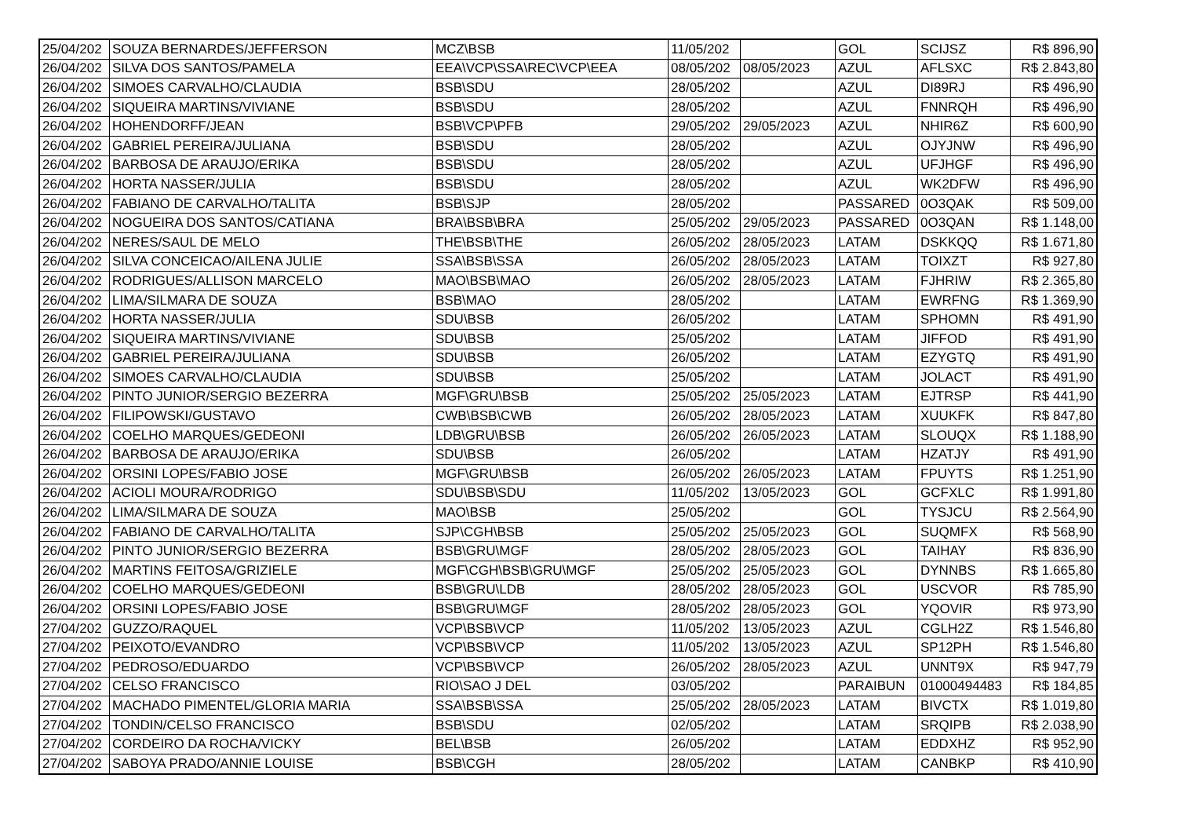| 25/04/202 | SOUZA BERNARDES/JEFFERSON | MCZ\BSB | 11/05/202 | | GOL | SCIJSZ | R$ 896,90 |
| 26/04/202 | SILVA DOS SANTOS/PAMELA | EEA\VCP\SSA\REC\VCP\EEA | 08/05/202 | 08/05/2023 | AZUL | AFLSXC | R$ 2.843,80 |
| 26/04/202 | SIMOES CARVALHO/CLAUDIA | BSB\SDU | 28/05/202 | | AZUL | DI89RJ | R$ 496,90 |
| 26/04/202 | SIQUEIRA MARTINS/VIVIANE | BSB\SDU | 28/05/202 | | AZUL | FNNRQH | R$ 496,90 |
| 26/04/202 | HOHENDORFF/JEAN | BSB\VCP\PFB | 29/05/202 | 29/05/2023 | AZUL | NHIR6Z | R$ 600,90 |
| 26/04/202 | GABRIEL PEREIRA/JULIANA | BSB\SDU | 28/05/202 | | AZUL | OJYJNW | R$ 496,90 |
| 26/04/202 | BARBOSA DE ARAUJO/ERIKA | BSB\SDU | 28/05/202 | | AZUL | UFJHGF | R$ 496,90 |
| 26/04/202 | HORTA NASSER/JULIA | BSB\SDU | 28/05/202 | | AZUL | WK2DFW | R$ 496,90 |
| 26/04/202 | FABIANO DE CARVALHO/TALITA | BSB\SJP | 28/05/202 | | PASSARED | 0O3QAK | R$ 509,00 |
| 26/04/202 | NOGUEIRA DOS SANTOS/CATIANA | BRA\BSB\BRA | 25/05/202 | 29/05/2023 | PASSARED | 0O3QAN | R$ 1.148,00 |
| 26/04/202 | NERES/SAUL DE MELO | THE\BSB\THE | 26/05/202 | 28/05/2023 | LATAM | DSKKQQ | R$ 1.671,80 |
| 26/04/202 | SILVA CONCEICAO/AILENA JULIE | SSA\BSB\SSA | 26/05/202 | 28/05/2023 | LATAM | TOIXZT | R$ 927,80 |
| 26/04/202 | RODRIGUES/ALLISON MARCELO | MAO\BSB\MAO | 26/05/202 | 28/05/2023 | LATAM | FJHRIW | R$ 2.365,80 |
| 26/04/202 | LIMA/SILMARA DE SOUZA | BSB\MAO | 28/05/202 | | LATAM | EWRFNG | R$ 1.369,90 |
| 26/04/202 | HORTA NASSER/JULIA | SDU\BSB | 26/05/202 | | LATAM | SPHOMN | R$ 491,90 |
| 26/04/202 | SIQUEIRA MARTINS/VIVIANE | SDU\BSB | 25/05/202 | | LATAM | JIFFOD | R$ 491,90 |
| 26/04/202 | GABRIEL PEREIRA/JULIANA | SDU\BSB | 26/05/202 | | LATAM | EZYGTQ | R$ 491,90 |
| 26/04/202 | SIMOES CARVALHO/CLAUDIA | SDU\BSB | 25/05/202 | | LATAM | JOLACT | R$ 491,90 |
| 26/04/202 | PINTO JUNIOR/SERGIO BEZERRA | MGF\GRU\BSB | 25/05/202 | 25/05/2023 | LATAM | EJTRSP | R$ 441,90 |
| 26/04/202 | FILIPOWSKI/GUSTAVO | CWB\BSB\CWB | 26/05/202 | 28/05/2023 | LATAM | XUUKFK | R$ 847,80 |
| 26/04/202 | COELHO MARQUES/GEDEONI | LDB\GRU\BSB | 26/05/202 | 26/05/2023 | LATAM | SLOUQX | R$ 1.188,90 |
| 26/04/202 | BARBOSA DE ARAUJO/ERIKA | SDU\BSB | 26/05/202 | | LATAM | HZATJY | R$ 491,90 |
| 26/04/202 | ORSINI LOPES/FABIO JOSE | MGF\GRU\BSB | 26/05/202 | 26/05/2023 | LATAM | FPUYTS | R$ 1.251,90 |
| 26/04/202 | ACIOLI MOURA/RODRIGO | SDU\BSB\SDU | 11/05/202 | 13/05/2023 | GOL | GCFXLC | R$ 1.991,80 |
| 26/04/202 | LIMA/SILMARA DE SOUZA | MAO\BSB | 25/05/202 | | GOL | TYSJCU | R$ 2.564,90 |
| 26/04/202 | FABIANO DE CARVALHO/TALITA | SJP\CGH\BSB | 25/05/202 | 25/05/2023 | GOL | SUQMFX | R$ 568,90 |
| 26/04/202 | PINTO JUNIOR/SERGIO BEZERRA | BSB\GRU\MGF | 28/05/202 | 28/05/2023 | GOL | TAIHAY | R$ 836,90 |
| 26/04/202 | MARTINS FEITOSA/GRIZIELE | MGF\CGH\BSB\GRU\MGF | 25/05/202 | 25/05/2023 | GOL | DYNNBS | R$ 1.665,80 |
| 26/04/202 | COELHO MARQUES/GEDEONI | BSB\GRU\LDB | 28/05/202 | 28/05/2023 | GOL | USCVOR | R$ 785,90 |
| 26/04/202 | ORSINI LOPES/FABIO JOSE | BSB\GRU\MGF | 28/05/202 | 28/05/2023 | GOL | YQOVIR | R$ 973,90 |
| 27/04/202 | GUZZO/RAQUEL | VCP\BSB\VCP | 11/05/202 | 13/05/2023 | AZUL | CGLH2Z | R$ 1.546,80 |
| 27/04/202 | PEIXOTO/EVANDRO | VCP\BSB\VCP | 11/05/202 | 13/05/2023 | AZUL | SP12PH | R$ 1.546,80 |
| 27/04/202 | PEDROSO/EDUARDO | VCP\BSB\VCP | 26/05/202 | 28/05/2023 | AZUL | UNNT9X | R$ 947,79 |
| 27/04/202 | CELSO FRANCISCO | RIO\SAO J DEL | 03/05/202 | | PARAIBUN | 01000494483 | R$ 184,85 |
| 27/04/202 | MACHADO PIMENTEL/GLORIA MARIA | SSA\BSB\SSA | 25/05/202 | 28/05/2023 | LATAM | BIVCTX | R$ 1.019,80 |
| 27/04/202 | TONDIN/CELSO FRANCISCO | BSB\SDU | 02/05/202 | | LATAM | SRQIPB | R$ 2.038,90 |
| 27/04/202 | CORDEIRO DA ROCHA/VICKY | BEL\BSB | 26/05/202 | | LATAM | EDDXHZ | R$ 952,90 |
| 27/04/202 | SABOYA PRADO/ANNIE LOUISE | BSB\CGH | 28/05/202 | | LATAM | CANBKP | R$ 410,90 |